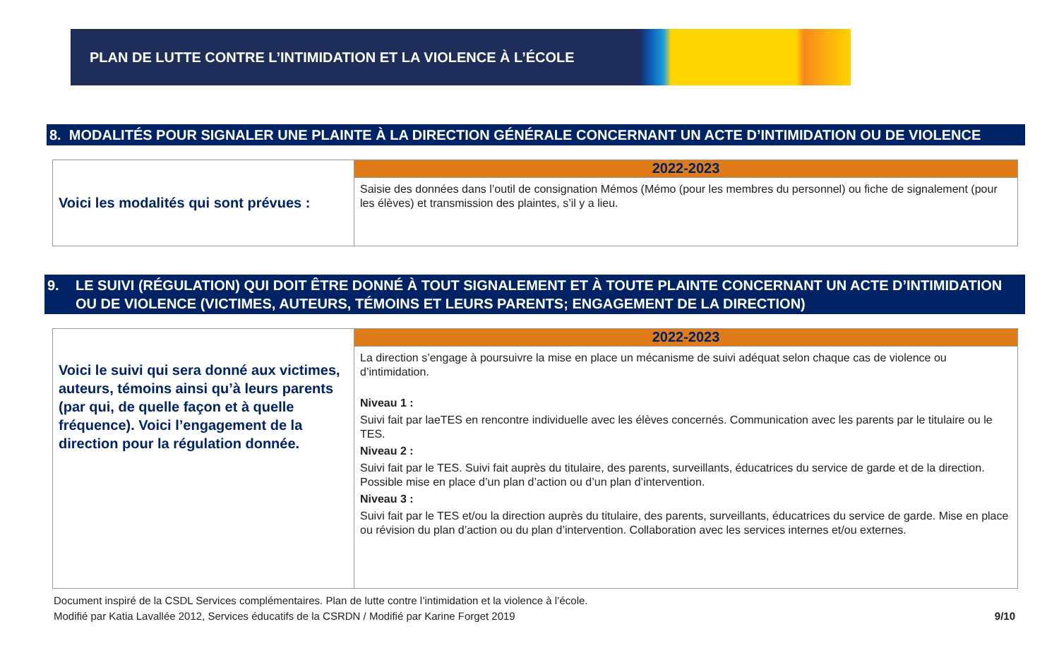PLAN DE LUTTE CONTRE L’INTIMIDATION ET LA VIOLENCE À L’ÉCOLE
8. MODALITÉS POUR SIGNALER UNE PLAINTE À LA DIRECTION GÉNÉRALE CONCERNANT UN ACTE D’INTIMIDATION OU DE VIOLENCE
| Voici les modalités qui sont prévues : | 2022-2023 |
| | Saisie des données dans l’outil de consignation Mémos (Mémo (pour les membres du personnel) ou fiche de signalement (pour les élèves) et transmission des plaintes, s’il y a lieu. |
9. LE SUIVI (RÉGULATION) QUI DOIT ÊTRE DONNÉ À TOUT SIGNALEMENT ET À TOUTE PLAINTE CONCERNANT UN ACTE D’INTIMIDATION OU DE VIOLENCE (VICTIMES, AUTEURS, TÉMOINS ET LEURS PARENTS; ENGAGEMENT DE LA DIRECTION)
| Voici le suivi qui sera donné aux victimes, auteurs, témoins ainsi qu’à leurs parents (par qui, de quelle façon et à quelle fréquence). Voici l’engagement de la direction pour la régulation donnée. | 2022-2023 |
| | La direction s’engage à poursuivre la mise en place un mécanisme de suivi adéquat selon chaque cas de violence ou d’intimidation. Niveau 1 : Suivi fait par laeTES en rencontre individuelle avec les élèves concernés. Communication avec les parents par le titulaire ou le TES. Niveau 2 : Suivi fait par le TES. Suivi fait auprès du titulaire, des parents, surveillants, éducatrices du service de garde et de la direction. Possible mise en place d’un plan d’action ou d’un plan d’intervention. Niveau 3 : Suivi fait par le TES et/ou la direction auprès du titulaire, des parents, surveillants, éducatrices du service de garde. Mise en place ou révision du plan d’action ou du plan d’intervention. Collaboration avec les services internes et/ou externes. |
Document inspiré de la CSDL Services complémentaires. Plan de lutte contre l’intimidation et la violence à l’école.
Modifié par Katia Lavallée 2012, Services éducatifs de la CSRDN / Modifié par Karine Forget 2019
9/10